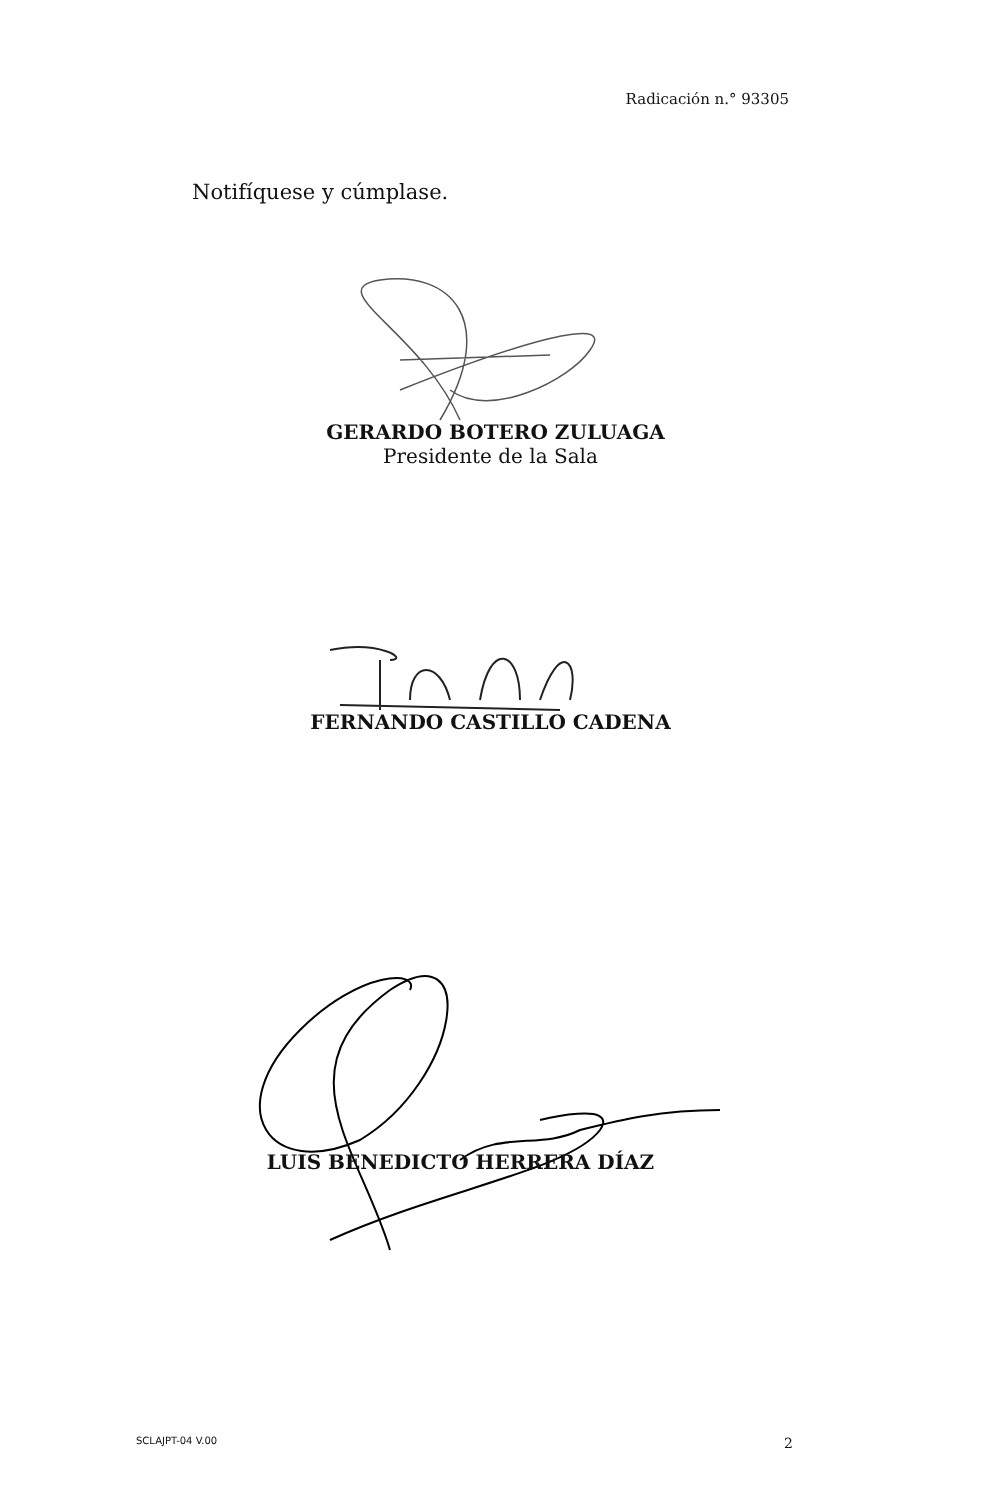Radicación n.° 93305
Notifíquese y cúmplase.
GERARDO BOTERO ZULUAGA
Presidente de la Sala
FERNANDO CASTILLO CADENA
LUIS BENEDICTO HERRERA DÍAZ
SCLAJPT-04 V.00 2